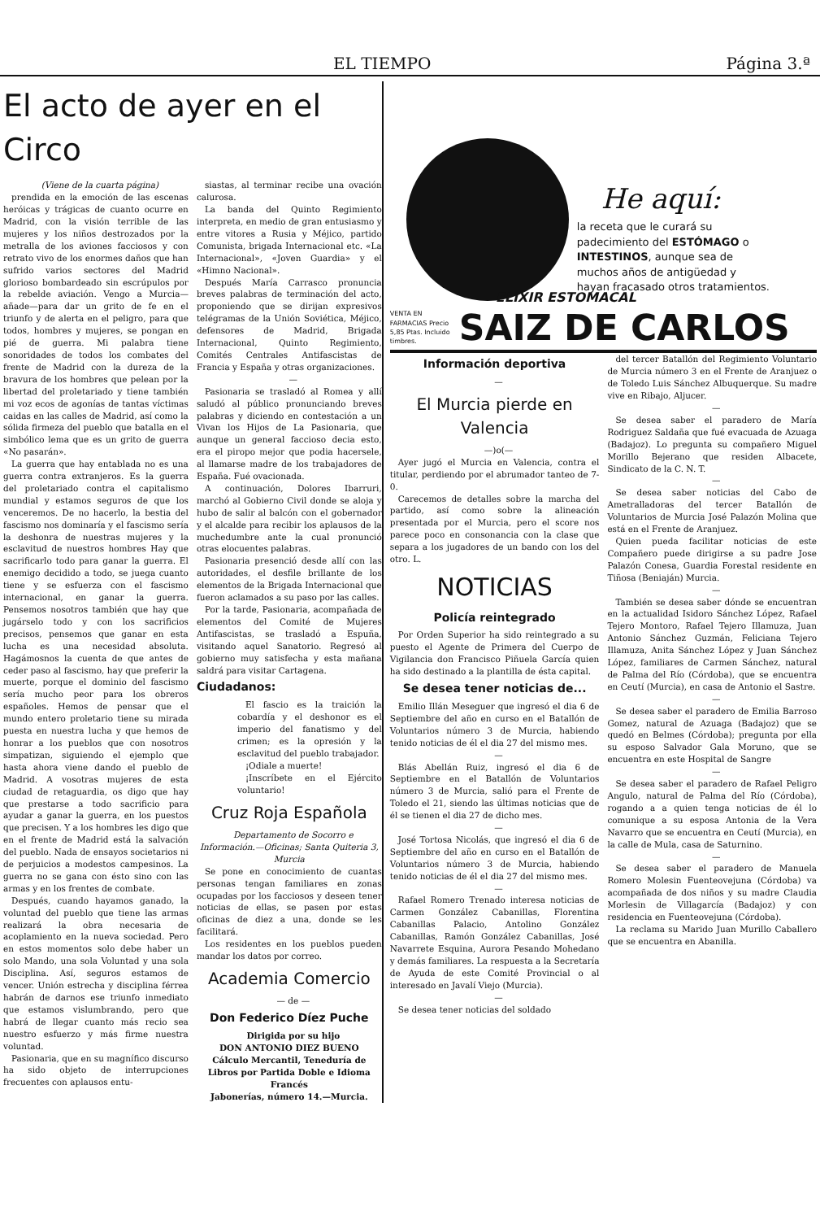EL TIEMPO Página 3.ª
El acto de ayer en el Circo
(Viene de la cuarta página)
prendida en la emoción de las escenas heróicas y trágicas de cuanto ocurre en Madrid, con la visión terrible de las mujeres y los niños destrozados por la metralla de los aviones facciosos y con retrato vivo de los enormes daños que han sufrido varios sectores del Madrid glorioso bombardeado sin escrúpulos por la rebelde aviación. Vengo a Murcia—añade—para dar un grito de fe en el triunfo y de alerta en el peligro, para que todos, hombres y mujeres, se pongan en pié de guerra. Mi palabra tiene sonoridades de todos los combates del frente de Madrid con la dureza de la bravura de los hombres que pelean por la libertad del proletariado y tiene también mi voz ecos de agonías de tantas víctimas caidas en las calles de Madrid, así como la sólida firmeza del pueblo que batalla en el simbólico lema que es un grito de guerra «No pasarán».
La guerra que hay entablada no es una guerra contra extranjeros. Es la guerra del proletariado contra el capitalismo mundial y estamos seguros de que los venceremos. De no hacerlo, la bestia del fascismo nos dominaría y el fascismo sería la deshonra de nuestras mujeres y la esclavitud de nuestros hombres Hay que sacrificarlo todo para ganar la guerra. El enemigo decidido a todo, se juega cuanto tiene y se esfuerza con el fascismo internacional, en ganar la guerra. Pensemos nosotros también que hay que jugárselo todo y con los sacrificios precisos, pensemos que ganar en esta lucha es una necesidad absoluta. Hagámosnos la cuenta de que antes de ceder paso al fascismo, hay que preferir la muerte, porque el dominio del fascismo sería mucho peor para los obreros españoles. Hemos de pensar que el mundo entero proletario tiene su mirada puesta en nuestra lucha y que hemos de honrar a los pueblos que con nosotros simpatizan, siguiendo el ejemplo que hasta ahora viene dando el pueblo de Madrid. A vosotras mujeres de esta ciudad de retaguardia, os digo que hay que prestarse a todo sacrificio para ayudar a ganar la guerra, en los puestos que precisen. Y a los hombres les digo que en el frente de Madrid está la salvación del pueblo. Nada de ensayos societarios ni de perjuicios a modestos campesinos. La guerra no se gana con ésto sino con las armas y en los frentes de combate.
Después, cuando hayamos ganado, la voluntad del pueblo que tiene las armas realizará la obra necesaria de acoplamiento en la nueva sociedad. Pero en estos momentos solo debe haber un solo Mando, una sola Voluntad y una sola Disciplina. Así, seguros estamos de vencer. Unión estrecha y disciplina férrea habrán de darnos ese triunfo inmediato que estamos vislumbrando, pero que habrá de llegar cuanto más recio sea nuestro esfuerzo y más firme nuestra voluntad.
Pasionaria, que en su magnífico discurso ha sido objeto de interrupciones frecuentes con aplausos entu-
siastas, al terminar recibe una ovación calurosa.
La banda del Quinto Regimiento interpreta, en medio de gran entusiasmo y entre vitores a Rusia y Méjico, partido Comunista, brigada Internacional etc. «La Internacional», «Joven Guardia» y el «Himno Nacional».
Después María Carrasco pronuncia breves palabras de terminación del acto, proponiendo que se dirijan expresivos telégramas de la Unión Soviética, Méjico, defensores de Madrid, Brigada Internacional, Quinto Regimiento, Comités Centrales Antifascistas de Francia y España y otras organizaciones.
—
Pasionaria se trasladó al Romea y allí saludó al público pronunciando breves palabras y diciendo en contestación a un Vivan los Hijos de La Pasionaria, que aunque un general faccioso decia esto, era el piropo mejor que podia hacersele, al llamarse madre de los trabajadores de España. Fué ovacionada.
A continuación, Dolores Ibarruri, marchó al Gobierno Civil donde se aloja y hubo de salir al balcón con el gobernador y el alcalde para recibir los aplausos de la muchedumbre ante la cual pronunció otras elocuentes palabras.
Pasionaria presenció desde allí con las autoridades, el desfile brillante de los elementos de la Brigada Internacional que fueron aclamados a su paso por las calles.
Por la tarde, Pasionaria, acompañada de elementos del Comité de Mujeres Antifascistas, se trasladó a Espuña, visitando aquel Sanatorio. Regresó al gobierno muy satisfecha y esta mañana saldrá para visitar Cartagena.
Ciudadanos:
El fascio es la traición la cobardía y el deshonor es el imperio del fanatismo y del crimen; es la opresión y la esclavitud del pueblo trabajador.
¡Odiale a muerte!
¡Inscríbete en el Ejército voluntario!
Cruz Roja Española
Departamento de Socorro e Información.—Oficinas; Santa Quiteria 3, Murcia
Se pone en conocimiento de cuantas personas tengan familiares en zonas ocupadas por los facciosos y deseen tener noticias de ellas, se pasen por estas oficinas de diez a una, donde se les facilitará.
Los residentes en los pueblos pueden mandar los datos por correo.
Academia Comercio
— de —
Don Federico Díez Puche
Dirigida por su hijo
DON ANTONIO DIEZ BUENO
Cálculo Mercantil, Teneduría de Libros por Partida Doble e Idioma Francés
Jabonerías, número 14.—Murcia.
He aquí:
la receta que le curará su padecimiento del ESTÓMAGO o INTESTINOS, aunque sea de muchos años de antigüedad y hayan fracasado otros tratamientos.
ELIXIR ESTOMACAL
VENTA EN FARMACIAS Precio 5,85 Ptas. Incluido timbres.
SAIZ DE CARLOS
Información deportiva
—
El Murcia pierde en Valencia
—)o(—
Ayer jugó el Murcia en Valencia, contra el titular, perdiendo por el abrumador tanteo de 7-0.
Carecemos de detalles sobre la marcha del partido, así como sobre la alineación presentada por el Murcia, pero el score nos parece poco en consonancia con la clase que separa a los jugadores de un bando con los del otro. L.
NOTICIAS
Policía reintegrado
Por Orden Superior ha sido reintegrado a su puesto el Agente de Primera del Cuerpo de Vigilancia don Francisco Piñuela García quien ha sido destinado a la plantilla de ésta capital.
Se desea tener noticias de...
Emilio Illán Meseguer que ingresó el dia 6 de Septiembre del año en curso en el Batallón de Voluntarios número 3 de Murcia, habiendo tenido noticias de él el dia 27 del mismo mes.
—
Blás Abellán Ruiz, ingresó el dia 6 de Septiembre en el Batallón de Voluntarios número 3 de Murcia, salió para el Frente de Toledo el 21, siendo las últimas noticias que de él se tienen el dia 27 de dicho mes.
—
José Tortosa Nicolás, que ingresó el dia 6 de Septiembre del año en curso en el Batallón de Voluntarios número 3 de Murcia, habiendo tenido noticias de él el dia 27 del mismo mes.
—
Rafael Romero Trenado interesa noticias de Carmen González Cabanillas, Florentina Cabanillas Palacio, Antolino González Cabanillas, Ramón González Cabanillas, José Navarrete Esquina, Aurora Pesando Mohedano y demás familiares. La respuesta a la Secretaría de Ayuda de este Comité Provincial o al interesado en Javalí Viejo (Murcia).
—
Se desea tener noticias del soldado
del tercer Batallón del Regimiento Voluntario de Murcia número 3 en el Frente de Aranjuez o de Toledo Luis Sánchez Albuquerque. Su madre vive en Ribajo, Aljucer.
—
Se desea saber el paradero de María Rodriguez Saldaña que fué evacuada de Azuaga (Badajoz). Lo pregunta su compañero Miguel Morillo Bejerano que residen Albacete, Sindicato de la C. N. T.
—
Se desea saber noticias del Cabo de Ametralladoras del tercer Batallón de Voluntarios de Murcia José Palazón Molina que está en el Frente de Aranjuez.
Quien pueda facilitar noticias de este Compañero puede dirigirse a su padre Jose Palazón Conesa, Guardia Forestal residente en Tiñosa (Beniaján) Murcia.
—
También se desea saber dónde se encuentran en la actualidad Isidoro Sánchez López, Rafael Tejero Montoro, Rafael Tejero Illamuza, Juan Antonio Sánchez Guzmán, Feliciana Tejero Illamuza, Anita Sánchez López y Juan Sánchez López, familiares de Carmen Sánchez, natural de Palma del Río (Córdoba), que se encuentra en Ceutí (Murcia), en casa de Antonio el Sastre.
—
Se desea saber el paradero de Emilia Barroso Gomez, natural de Azuaga (Badajoz) que se quedó en Belmes (Córdoba); pregunta por ella su esposo Salvador Gala Moruno, que se encuentra en este Hospital de Sangre
—
Se desea saber el paradero de Rafael Peligro Angulo, natural de Palma del Río (Córdoba), rogando a a quien tenga noticias de él lo comunique a su esposa Antonia de la Vera Navarro que se encuentra en Ceutí (Murcia), en la calle de Mula, casa de Saturnino.
—
Se desea saber el paradero de Manuela Romero Molesin Fuenteovejuna (Córdoba) va acompañada de dos niños y su madre Claudia Morlesin de Villagarcía (Badajoz) y con residencia en Fuenteovejuna (Córdoba).
La reclama su Marido Juan Murillo Caballero que se encuentra en Abanilla.